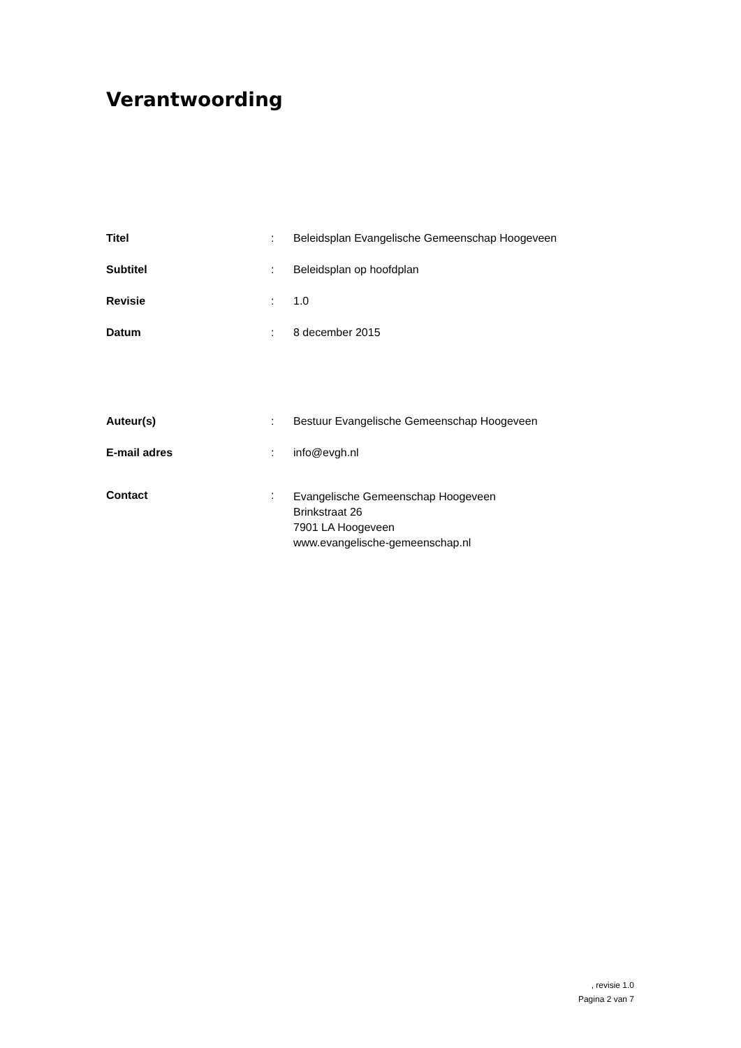Verantwoording
| Titel | : | Beleidsplan Evangelische Gemeenschap Hoogeveen |
| Subtitel | : | Beleidsplan op hoofdplan |
| Revisie | : | 1.0 |
| Datum | : | 8 december 2015 |
| Auteur(s) | : | Bestuur Evangelische Gemeenschap Hoogeveen |
| E-mail adres | : | info@evgh.nl |
| Contact | : | Evangelische Gemeenschap Hoogeveen Brinkstraat 26 7901 LA Hoogeveen www.evangelische-gemeenschap.nl |
, revisie 1.0
Pagina 2 van 7